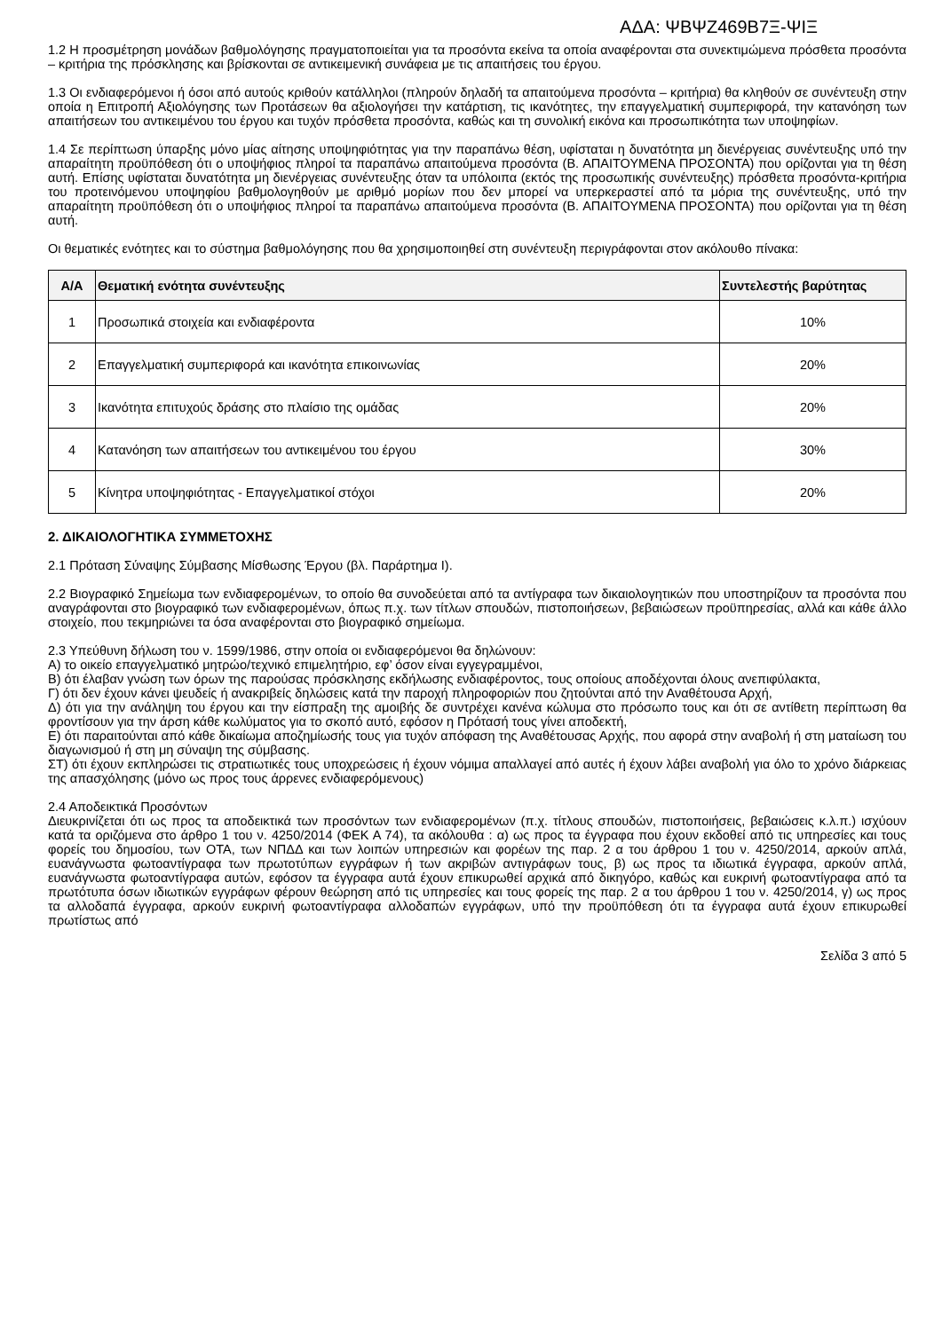ΑΔΑ: ΨΒΨΖ469Β7Ξ-ΨΙΞ
1.2 Η προσμέτρηση μονάδων βαθμολόγησης πραγματοποιείται για τα προσόντα εκείνα τα οποία αναφέρονται στα συνεκτιμώμενα πρόσθετα προσόντα – κριτήρια της πρόσκλησης και βρίσκονται σε αντικειμενική συνάφεια με τις απαιτήσεις του έργου.
1.3 Οι ενδιαφερόμενοι ή όσοι από αυτούς κριθούν κατάλληλοι (πληρούν δηλαδή τα απαιτούμενα προσόντα – κριτήρια) θα κληθούν σε συνέντευξη στην οποία η Επιτροπή Αξιολόγησης των Προτάσεων θα αξιολογήσει την κατάρτιση, τις ικανότητες, την επαγγελματική συμπεριφορά, την κατανόηση των απαιτήσεων του αντικειμένου του έργου και τυχόν πρόσθετα προσόντα, καθώς και τη συνολική εικόνα και προσωπικότητα των υποψηφίων.
1.4 Σε περίπτωση ύπαρξης μόνο μίας αίτησης υποψηφιότητας για την παραπάνω θέση, υφίσταται η δυνατότητα μη διενέργειας συνέντευξης υπό την απαραίτητη προϋπόθεση ότι ο υποψήφιος πληροί τα παραπάνω απαιτούμενα προσόντα (Β. ΑΠΑΙΤΟΥΜΕΝΑ ΠΡΟΣΟΝΤΑ) που ορίζονται για τη θέση αυτή. Επίσης υφίσταται δυνατότητα μη διενέργειας συνέντευξης όταν τα υπόλοιπα (εκτός της προσωπικής συνέντευξης) πρόσθετα προσόντα-κριτήρια του προτεινόμενου υποψηφίου βαθμολογηθούν με αριθμό μορίων που δεν μπορεί να υπερκεραστεί από τα μόρια της συνέντευξης, υπό την απαραίτητη προϋπόθεση ότι ο υποψήφιος πληροί τα παραπάνω απαιτούμενα προσόντα (Β. ΑΠΑΙΤΟΥΜΕΝΑ ΠΡΟΣΟΝΤΑ) που ορίζονται για τη θέση αυτή.
Οι θεματικές ενότητες και το σύστημα βαθμολόγησης που θα χρησιμοποιηθεί στη συνέντευξη περιγράφονται στον ακόλουθο πίνακα:
| Α/Α | Θεματική ενότητα συνέντευξης | Συντελεστής βαρύτητας |
| --- | --- | --- |
| 1 | Προσωπικά στοιχεία και ενδιαφέροντα | 10% |
| 2 | Επαγγελματική συμπεριφορά και ικανότητα επικοινωνίας | 20% |
| 3 | Ικανότητα επιτυχούς δράσης στο πλαίσιο της ομάδας | 20% |
| 4 | Κατανόηση των απαιτήσεων του αντικειμένου του έργου | 30% |
| 5 | Κίνητρα υποψηφιότητας - Επαγγελματικοί στόχοι | 20% |
2. ΔΙΚΑΙΟΛΟΓΗΤΙΚΑ ΣΥΜΜΕΤΟΧΗΣ
2.1 Πρόταση Σύναψης Σύμβασης Μίσθωσης Έργου (βλ. Παράρτημα Ι).
2.2 Βιογραφικό Σημείωμα των ενδιαφερομένων, το οποίο θα συνοδεύεται από τα αντίγραφα των δικαιολογητικών που υποστηρίζουν τα προσόντα που αναγράφονται στο βιογραφικό των ενδιαφερομένων, όπως π.χ. των τίτλων σπουδών, πιστοποιήσεων, βεβαιώσεων προϋπηρεσίας, αλλά και κάθε άλλο στοιχείο, που τεκμηριώνει τα όσα αναφέρονται στο βιογραφικό σημείωμα.
2.3 Υπεύθυνη δήλωση του ν. 1599/1986, στην οποία οι ενδιαφερόμενοι θα δηλώνουν:
Α) το οικείο επαγγελματικό μητρώο/τεχνικό επιμελητήριο, εφ’ όσον είναι εγγεγραμμένοι,
Β) ότι έλαβαν γνώση των όρων της παρούσας πρόσκλησης εκδήλωσης ενδιαφέροντος, τους οποίους αποδέχονται όλους ανεπιφύλακτα,
Γ) ότι δεν έχουν κάνει ψευδείς ή ανακριβείς δηλώσεις κατά την παροχή πληροφοριών που ζητούνται από την Αναθέτουσα Αρχή,
Δ) ότι για την ανάληψη του έργου και την είσπραξη της αμοιβής δε συντρέχει κανένα κώλυμα στο πρόσωπο τους και ότι σε αντίθετη περίπτωση θα φροντίσουν για την άρση κάθε κωλύματος για το σκοπό αυτό, εφόσον η Πρότασή τους γίνει αποδεκτή,
Ε) ότι παραιτούνται από κάθε δικαίωμα αποζημίωσής τους για τυχόν απόφαση της Αναθέτουσας Αρχής, που αφορά στην αναβολή ή στη ματαίωση του διαγωνισμού ή στη μη σύναψη της σύμβασης.
ΣΤ) ότι έχουν εκπληρώσει τις στρατιωτικές τους υποχρεώσεις ή έχουν νόμιμα απαλλαγεί από αυτές ή έχουν λάβει αναβολή για όλο το χρόνο διάρκειας της απασχόλησης (μόνο ως προς τους άρρενες ενδιαφερόμενους)
2.4 Αποδεικτικά Προσόντων
Διευκρινίζεται ότι ως προς τα αποδεικτικά των προσόντων των ενδιαφερομένων (π.χ. τίτλους σπουδών, πιστοποιήσεις, βεβαιώσεις κ.λ.π.) ισχύουν κατά τα οριζόμενα στο άρθρο 1 του ν. 4250/2014 (ΦΕΚ Α 74), τα ακόλουθα : α) ως προς τα έγγραφα που έχουν εκδοθεί από τις υπηρεσίες και τους φορείς του δημοσίου, των ΟΤΑ, των ΝΠΔΔ και των λοιπών υπηρεσιών και φορέων της παρ. 2 α του άρθρου 1 του ν. 4250/2014, αρκούν απλά, ευανάγνωστα φωτοαντίγραφα των πρωτοτύπων εγγράφων ή των ακριβών αντιγράφων τους, β) ως προς τα ιδιωτικά έγγραφα, αρκούν απλά, ευανάγνωστα φωτοαντίγραφα αυτών, εφόσον τα έγγραφα αυτά έχουν επικυρωθεί αρχικά από δικηγόρο, καθώς και ευκρινή φωτοαντίγραφα από τα πρωτότυπα όσων ιδιωτικών εγγράφων φέρουν θεώρηση από τις υπηρεσίες και τους φορείς της παρ. 2 α του άρθρου 1 του ν. 4250/2014, γ) ως προς τα αλλοδαπά έγγραφα, αρκούν ευκρινή φωτοαντίγραφα αλλοδαπών εγγράφων, υπό την προϋπόθεση ότι τα έγγραφα αυτά έχουν επικυρωθεί πρωτίστως από
Σελίδα 3 από 5